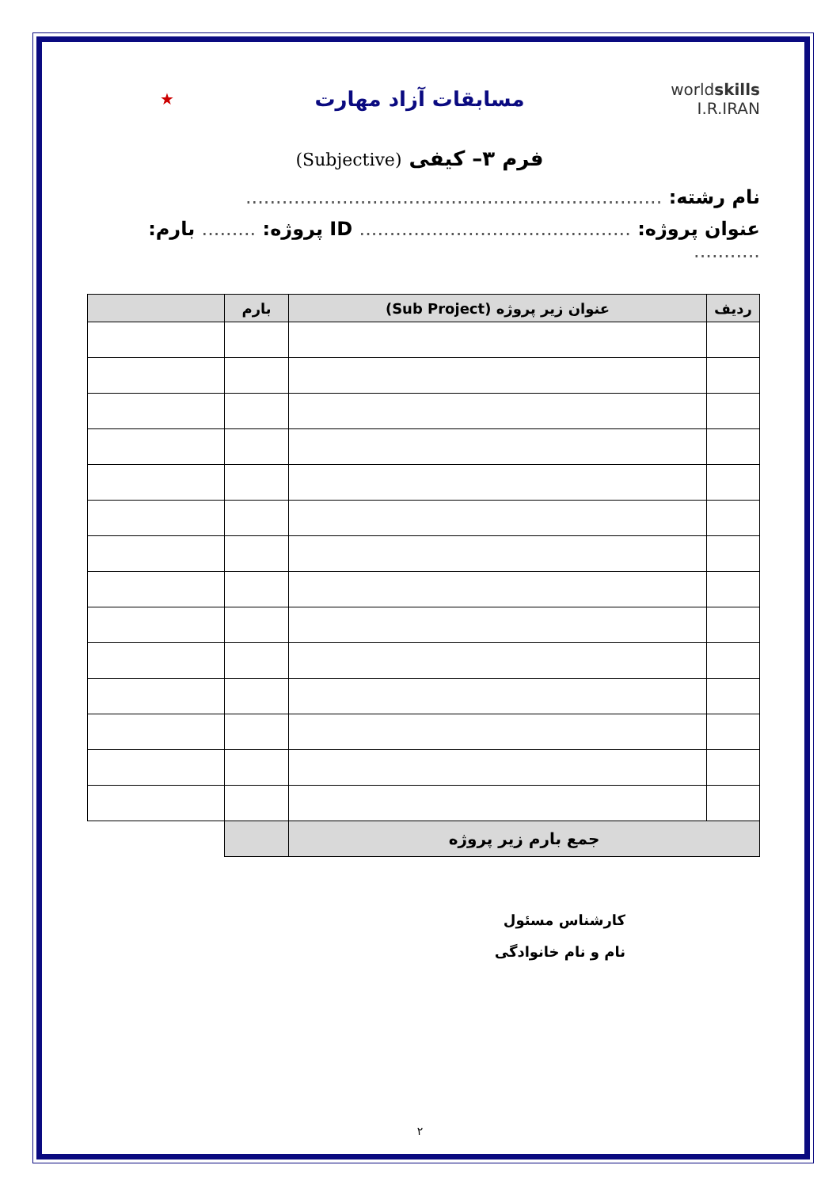worldskills
I.R.IRAN
مسابقات آزاد مهارت
★
فرم ۳– کیفی (Subjective)
نام رشته: .....................................................................
عنوان پروژه: ............................................. ID پروژه: ......... بارم: ...........
| ردیف | عنوان زیر پروژه (Sub Project) | بارم | |
| --- | --- | --- | --- |
| جمع بارم زیر پروژه | | | |
کارشناس مسئول
نام و نام خانوادگی
۲